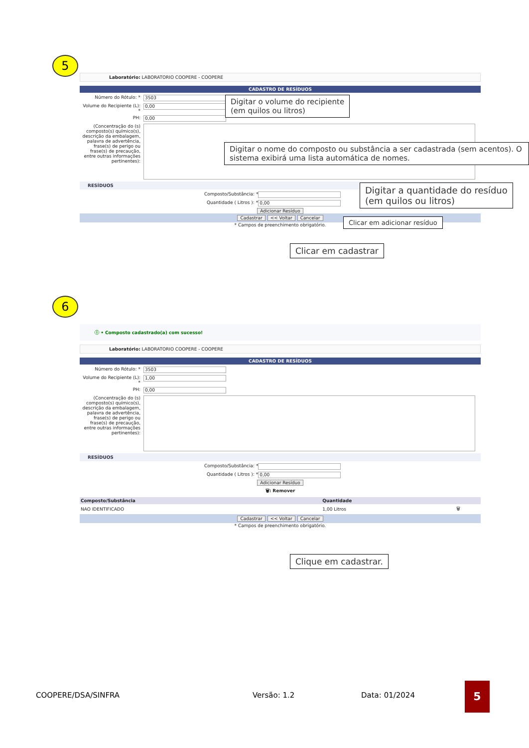5
Laboratório: LABORATORIO COOPERE - COOPERE
CADASTRO DE RESÍDUOS
Número do Rótulo: * 3503
Volume do Recipiente (L): * 0,00
PH: 0,00
(Concentração do (s) composto(s) químico(s), descrição da embalagem, palavra de advertência, frase(s) de perigo ou frase(s) de precaução, entre outras informações pertinentes):
RESÍDUOS
Composto/Substância: *
Quantidade ( Litros ): * 0,00
Adicionar Resíduo
Cadastrar << Voltar Cancelar
* Campos de preenchimento obrigatório.
Digitar o volume do recipiente
(em quilos ou litros)
Digitar o nome do composto ou substância a ser cadastrada (sem acentos). O sistema exibirá uma lista automática de nomes.
Digitar a quantidade do resíduo
(em quilos ou litros)
Clicar em adicionar resíduo
Clicar em cadastrar
6
ⓘ • Composto cadastrado(a) com sucesso!
Laboratório: LABORATORIO COOPERE - COOPERE
CADASTRO DE RESÍDUOS
Número do Rótulo: * 3503
Volume do Recipiente (L): * 1,00
PH: 0,00
(Concentração do (s) composto(s) químico(s), descrição da embalagem, palavra de advertência, frase(s) de perigo ou frase(s) de precaução, entre outras informações pertinentes):
RESÍDUOS
Composto/Substância: *
Quantidade ( Litros ): * 0,00
Adicionar Resíduo
🗑: Remover
| Composto/Substância | Quantidade | |
| --- | --- | --- |
| NAO IDENTIFICADO | 1,00 Litros | 🗑 |
Cadastrar << Voltar Cancelar
* Campos de preenchimento obrigatório.
Clique em cadastrar.
COOPERE/DSA/SINFRA Versão: 1.2 Data: 01/2024
5